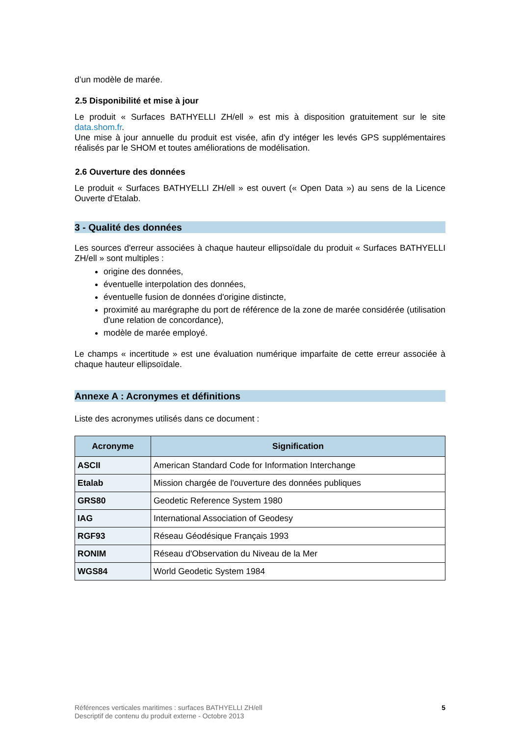d’un modèle de marée.
2.5 Disponibilité et mise à jour
Le produit « Surfaces BATHYELLI ZH/ell » est mis à disposition gratuitement sur le site data.shom.fr.
Une mise à jour annuelle du produit est visée, afin d'y intéger les levés GPS supplémentaires réalisés par le SHOM et toutes améliorations de modélisation.
2.6 Ouverture des données
Le produit « Surfaces BATHYELLI ZH/ell » est ouvert (« Open Data ») au sens de la Licence Ouverte d'Etalab.
3 - Qualité des données
Les sources d'erreur associées à chaque hauteur ellipsoïdale du produit « Surfaces BATHYELLI ZH/ell » sont multiples :
origine des données,
éventuelle interpolation des données,
éventuelle fusion de données d'origine distincte,
proximité au marégraphe du port de référence de la zone de marée considérée (utilisation d'une relation de concordance),
modèle de marée employé.
Le champs « incertitude » est une évaluation numérique imparfaite de cette erreur associée à chaque hauteur ellipsoïdale.
Annexe A : Acronymes et définitions
Liste des acronymes utilisés dans ce document :
| Acronyme | Signification |
| --- | --- |
| ASCII | American Standard Code for Information Interchange |
| Etalab | Mission chargée de l'ouverture des données publiques |
| GRS80 | Geodetic Reference System 1980 |
| IAG | International Association of Geodesy |
| RGF93 | Réseau Géodésique Français 1993 |
| RONIM | Réseau d'Observation du Niveau de la Mer |
| WGS84 | World Geodetic System 1984 |
Références verticales maritimes : surfaces BATHYELLI ZH/ell
Descriptif de contenu du produit externe - Octobre 2013
5